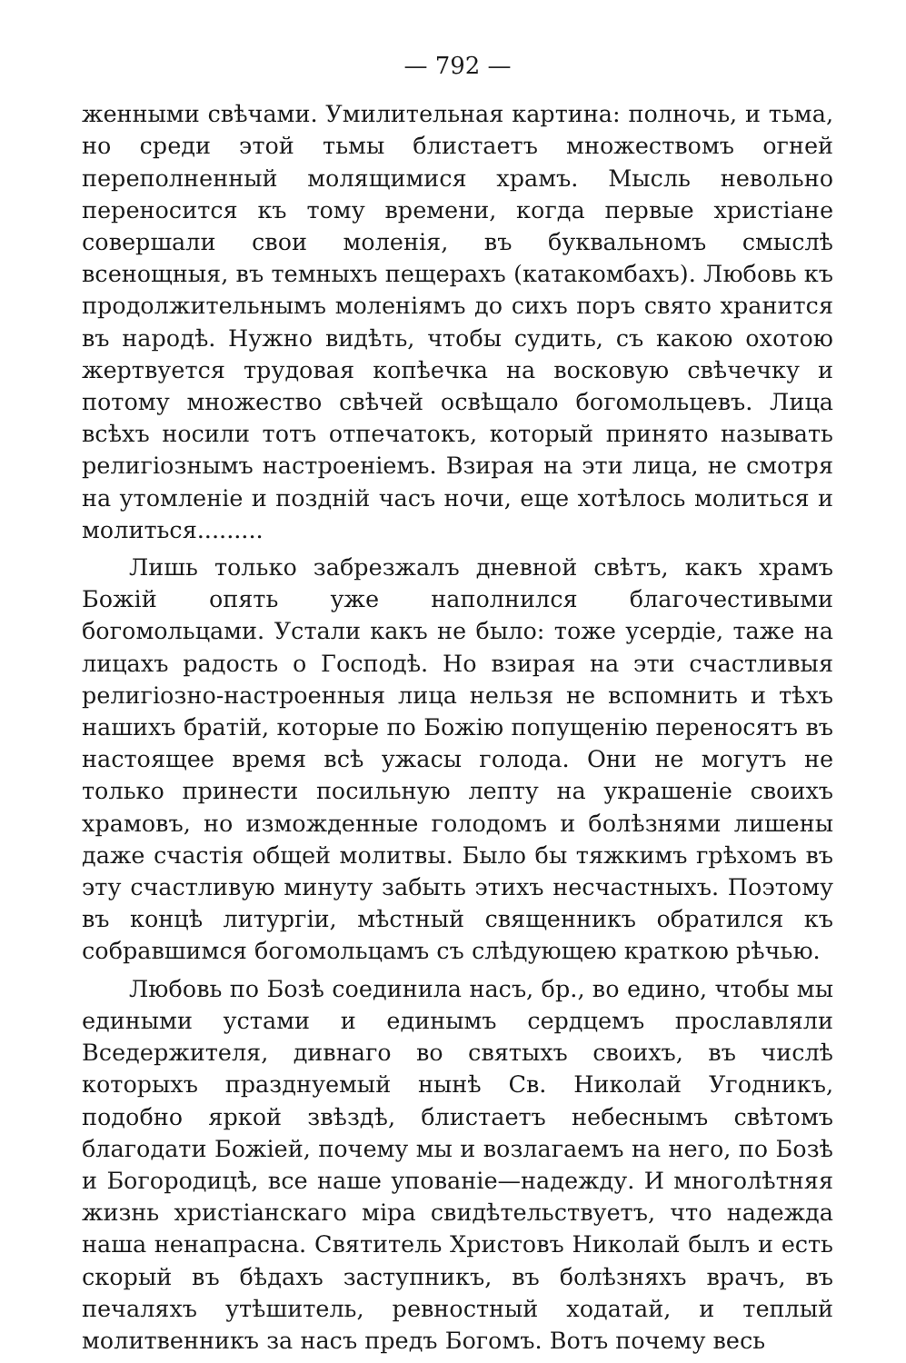— 792 —
женными свѣчами. Умилительная картина: полночь, и тьма, но среди этой тьмы блистаетъ множествомъ огней переполненный молящимися храмъ. Мысль невольно переносится къ тому времени, когда первые христiане совершали свои моленiя, въ буквальномъ смыслѣ всенощныя, въ темныхъ пещерахъ (катакомбахъ). Любовь къ продолжительнымъ моленiямъ до сихъ поръ свято хранится въ народѣ. Нужно видѣть, чтобы судить, съ какою охотою жертвуется трудовая копѣечка на восковую свѣчечку и потому множество свѣчей освѣщало богомольцевъ. Лица всѣхъ носили тотъ отпечатокъ, который принято называть религiознымъ настроенiемъ. Взирая на эти лица, не смотря на утомленiе и поздній часъ ночи, еще хотѣлось молиться и молиться.........
Лишь только забрезжалъ дневной свѣтъ, какъ храмъ Божій опять уже наполнился благочестивыми богомольцами. Устали какъ не было: тоже усердiе, таже на лицахъ радость о Господѣ. Но взирая на эти счастливыя религiозно-настроенныя лица нельзя не вспомнить и тѣхъ нашихъ братій, которые по Божiю попущенiю переносятъ въ настоящее время всѣ ужасы голода. Они не могутъ не только принести посильную лепту на украшенiе своихъ храмовъ, но изможденные голодомъ и болѣзнями лишены даже счастiя общей молитвы. Было бы тяжкимъ грѣхомъ въ эту счастливую минуту забыть этихъ несчастныхъ. Поэтому въ концѣ литургiи, мѣстный священникъ обратился къ собравшимся богомольцамъ съ слѣдующею краткою рѣчью.
Любовь по Бозѣ соединила насъ, бр., во едино, чтобы мы едиными устами и единымъ сердцемъ прославляли Вседержителя, дивнаго во святыхъ своихъ, въ числѣ которыхъ празднуемый нынѣ Св. Николай Угодникъ, подобно яркой звѣздѣ, блистаетъ небеснымъ свѣтомъ благодати Божiей, почему мы и возлагаемъ на него, по Бозѣ и Богородицѣ, все наше упованiе—надежду. И многолѣтняя жизнь христiанскаго мiра свидѣтельствуетъ, что надежда наша ненапрасна. Святитель Христовъ Николай былъ и есть скорый въ бѣдахъ заступникъ, въ болѣзняхъ врачъ, въ печаляхъ утѣшитель, ревностный ходатай, и теплый молитвенникъ за насъ предъ Богомъ. Вотъ почему весь